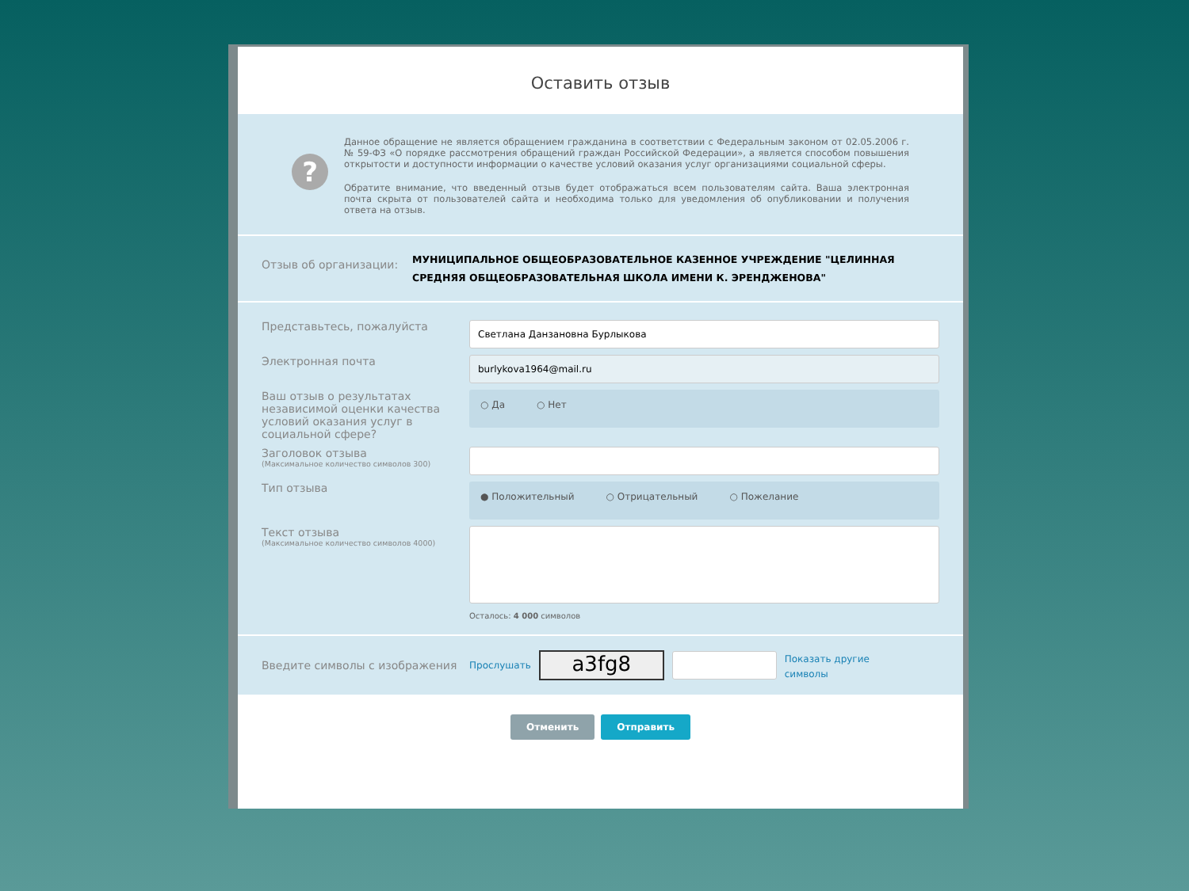Оставить отзыв
?
Данное обращение не является обращением гражданина в соответствии с Федеральным законом от 02.05.2006 г. № 59-ФЗ «О порядке рассмотрения обращений граждан Российской Федерации», а является способом повышения открытости и доступности информации о качестве условий оказания услуг организациями социальной сферы.
Обратите внимание, что введенный отзыв будет отображаться всем пользователям сайта. Ваша электронная почта скрыта от пользователей сайта и необходима только для уведомления об опубликовании и получения ответа на отзыв.
Отзыв об организации:
МУНИЦИПАЛЬНОЕ ОБЩЕОБРАЗОВАТЕЛЬНОЕ КАЗЕННОЕ УЧРЕЖДЕНИЕ "ЦЕЛИННАЯ СРЕДНЯЯ ОБЩЕОБРАЗОВАТЕЛЬНАЯ ШКОЛА ИМЕНИ К. ЭРЕНДЖЕНОВА"
Представьтесь, пожалуйста
Светлана Данзановна Бурлыкова
Электронная почта
burlykova1964@mail.ru
Ваш отзыв о результатах независимой оценки качества условий оказания услуг в социальной сфере?
○ Да ○ Нет
Заголовок отзыва
(Максимальное количество символов 300)
Тип отзыва
● Положительный ○ Отрицательный ○ Пожелание
Текст отзыва
(Максимальное количество символов 4000)
Осталось: 4 000 символов
Введите символы с изображения
Прослушать
a3fg8
Показать другие символы
Отменить Отправить